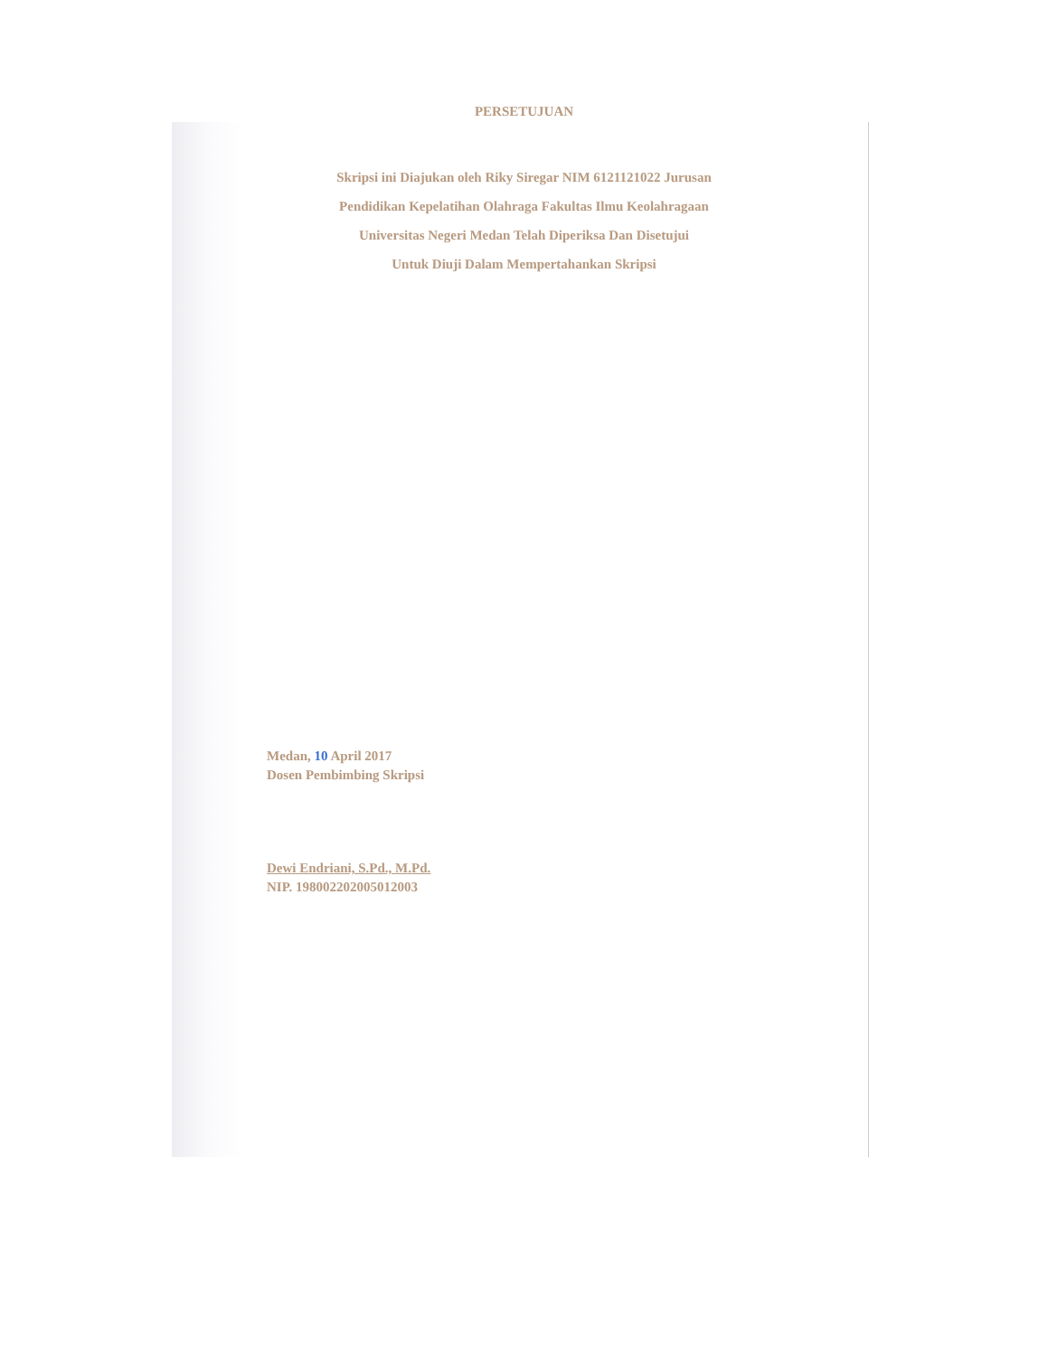PERSETUJUAN
Skripsi ini Diajukan oleh Riky Siregar NIM 6121121022 Jurusan
Pendidikan Kepelatihan Olahraga Fakultas Ilmu Keolahragaan
Universitas Negeri Medan Telah Diperiksa Dan Disetujui
Untuk Diuji Dalam Mempertahankan Skripsi
Medan, 10 April 2017
Dosen Pembimbing Skripsi
Dewi Endriani, S.Pd., M.Pd.
NIP. 198002202005012003